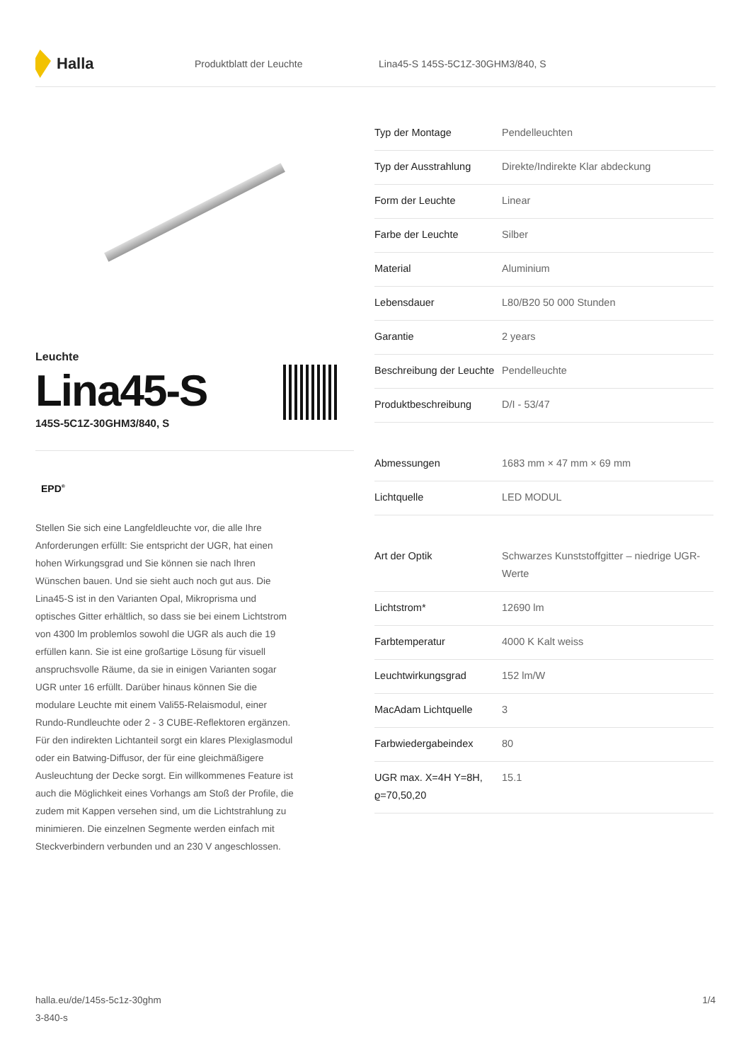Halla
Produktblatt der Leuchte
Lina45-S 145S-5C1Z-30GHM3/840, S
Leuchte
Lina45-S
145S-5C1Z-30GHM3/840, S
EPD<sup>®</sup>
Stellen Sie sich eine Langfeldleuchte vor, die alle Ihre Anforderungen erfüllt: Sie entspricht der UGR, hat einen hohen Wirkungsgrad und Sie können sie nach Ihren Wünschen bauen. Und sie sieht auch noch gut aus. Die Lina45-S ist in den Varianten Opal, Mikroprisma und optisches Gitter erhältlich, so dass sie bei einem Lichtstrom von 4300 lm problemlos sowohl die UGR als auch die 19 erfüllen kann. Sie ist eine großartige Lösung für visuell anspruchsvolle Räume, da sie in einigen Varianten sogar UGR unter 16 erfüllt. Darüber hinaus können Sie die modulare Leuchte mit einem Vali55-Relaismodul, einer Rundo-Rundleuchte oder 2 - 3 CUBE-Reflektoren ergänzen. Für den indirekten Lichtanteil sorgt ein klares Plexiglasmodul oder ein Batwing-Diffusor, der für eine gleichmäßigere Ausleuchtung der Decke sorgt. Ein willkommenes Feature ist auch die Möglichkeit eines Vorhangs am Stoß der Profile, die zudem mit Kappen versehen sind, um die Lichtstrahlung zu minimieren. Die einzelnen Segmente werden einfach mit Steckverbindern verbunden und an 230 V angeschlossen.
| Typ der Montage | Pendelleuchten |
| Typ der Ausstrahlung | Direkte/Indirekte Klar abdeckung |
| Form der Leuchte | Linear |
| Farbe der Leuchte | Silber |
| Material | Aluminium |
| Lebensdauer | L80/B20 50 000 Stunden |
| Garantie | 2 years |
| Beschreibung der Leuchte | Pendelleuchte |
| Produktbeschreibung | D/I - 53/47 |
| Abmessungen | 1683 mm × 47 mm × 69 mm |
| Lichtquelle | LED MODUL |
| Art der Optik | Schwarzes Kunststoffgitter – niedrige UGR-Werte |
| Lichtstrom* | 12690 lm |
| Farbtemperatur | 4000 K Kalt weiss |
| Leuchtwirkungsgrad | 152 lm/W |
| MacAdam Lichtquelle | 3 |
| Farbwiedergabeindex | 80 |
| UGR max. X=4H Y=8H, ϱ=70,50,20 | 15.1 |
halla.eu/de/145s-5c1z-30ghm
3-840-s
1/4